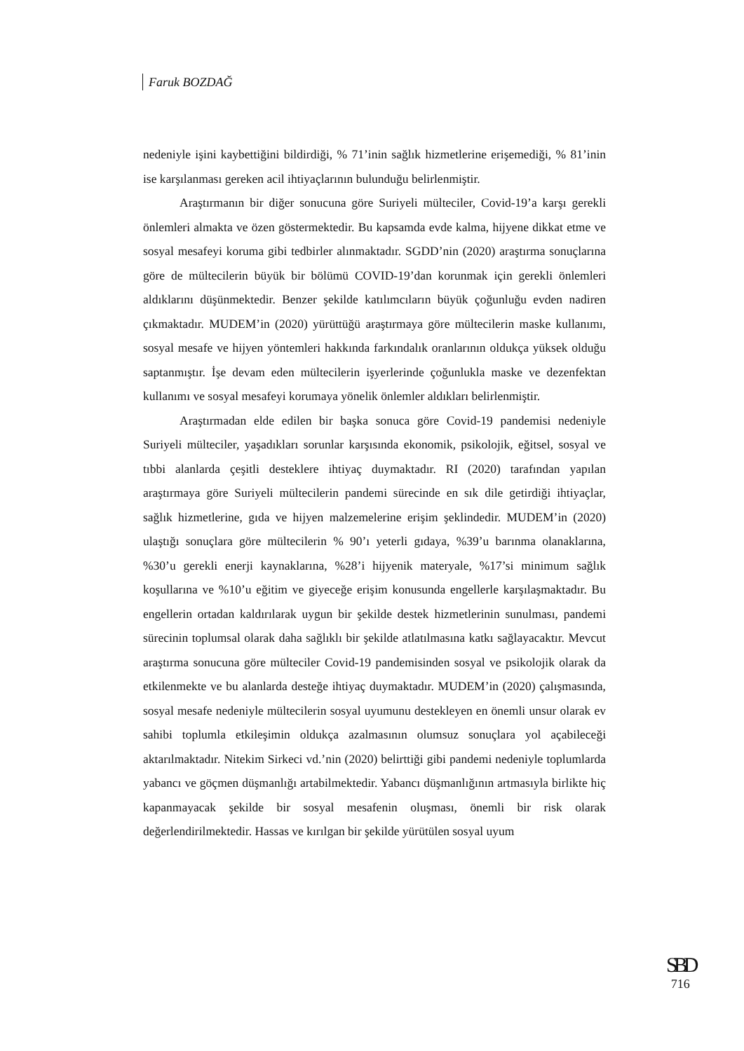Faruk BOZDAĞ
nedeniyle işini kaybettiğini bildirdiği, % 71’inin sağlık hizmetlerine erişemediği, % 81’inin ise karşılanması gereken acil ihtiyaçlarının bulunduğu belirlenmiştir.
Araştırmanın bir diğer sonucuna göre Suriyeli mülteciler, Covid-19’a karşı gerekli önlemleri almakta ve özen göstermektedir. Bu kapsamda evde kalma, hijyene dikkat etme ve sosyal mesafeyi koruma gibi tedbirler alınmaktadır. SGDD’nin (2020) araştırma sonuçlarına göre de mültecilerin büyük bir bölümü COVID-19’dan korunmak için gerekli önlemleri aldıklarını düşünmektedir. Benzer şekilde katılımcıların büyük çoğunluğu evden nadiren çıkmaktadır. MUDEM’in (2020) yürüttüğü araştırmaya göre mültecilerin maske kullanımı, sosyal mesafe ve hijyen yöntemleri hakkında farkındalık oranlarının oldukça yüksek olduğu saptanmıştır. İşe devam eden mültecilerin işyerlerinde çoğunlukla maske ve dezenfektan kullanımı ve sosyal mesafeyi korumaya yönelik önlemler aldıkları belirlenmiştir.
Araştırmadan elde edilen bir başka sonuca göre Covid-19 pandemisi nedeniyle Suriyeli mülteciler, yaşadıkları sorunlar karşısında ekonomik, psikolojik, eğitsel, sosyal ve tıbbi alanlarda çeşitli desteklere ihtiyaç duymaktadır. RI (2020) tarafından yapılan araştırmaya göre Suriyeli mültecilerin pandemi sürecinde en sık dile getirdiği ihtiyaçlar, sağlık hizmetlerine, gıda ve hijyen malzemelerine erişim şeklindedir. MUDEM’in (2020) ulaştığı sonuçlara göre mültecilerin % 90’ı yeterli gıdaya, %39’u barınma olanaklarına, %30’u gerekli enerji kaynaklarına, %28’i hijyenik materyale, %17’si minimum sağlık koşullarına ve %10’u eğitim ve giyeceğe erişim konusunda engellerle karşılaşmaktadır. Bu engellerin ortadan kaldırılarak uygun bir şekilde destek hizmetlerinin sunulması, pandemi sürecinin toplumsal olarak daha sağlıklı bir şekilde atlatılmasına katkı sağlayacaktır. Mevcut araştırma sonucuna göre mülteciler Covid-19 pandemisinden sosyal ve psikolojik olarak da etkilenmekte ve bu alanlarda desteğe ihtiyaç duymaktadır. MUDEM’in (2020) çalışmasında, sosyal mesafe nedeniyle mültecilerin sosyal uyumunu destekleyen en önemli unsur olarak ev sahibi toplumla etkileşimin oldukça azalmasının olumsuz sonuçlara yol açabileceği aktarılmaktadır. Nitekim Sirkeci vd.’nin (2020) belirttiği gibi pandemi nedeniyle toplumlarda yabancı ve göçmen düşmanlığı artabilmektedir. Yabancı düşmanlığının artmasıyla birlikte hiç kapanmayacak şekilde bir sosyal mesafenin oluşması, önemli bir risk olarak değerlendirilmektedir. Hassas ve kırılgan bir şekilde yürütülen sosyal uyum
SBD
716